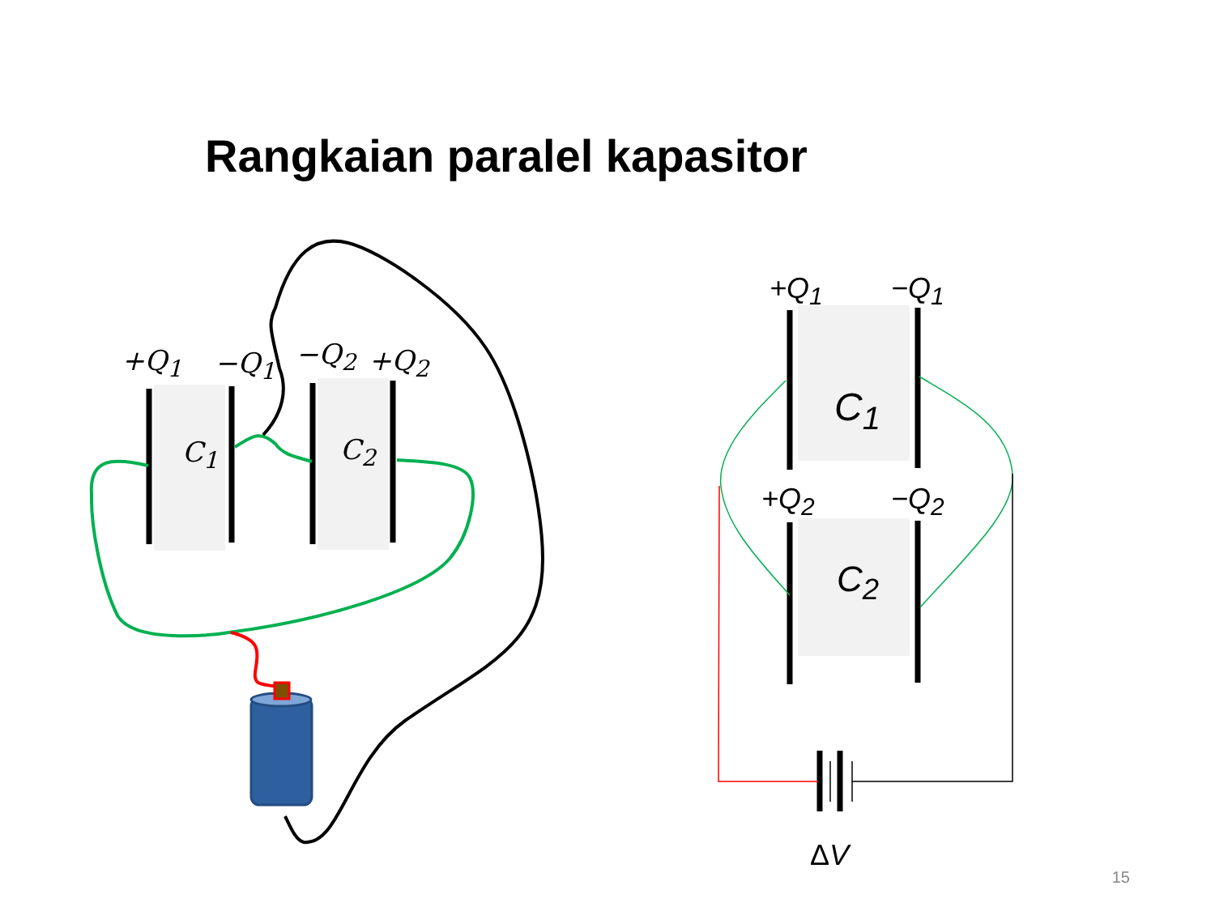Rangkaian paralel kapasitor
+Q<sub>1</sub> −Q<sub>1</sub> −Q<sub>2</sub> +Q<sub>2</sub>
C<sub>1</sub> C<sub>2</sub>
+Q<sub>1</sub> −Q<sub>1</sub>
C<sub>1</sub>
+Q<sub>2</sub> −Q<sub>2</sub>
C<sub>2</sub>
ΔV
15